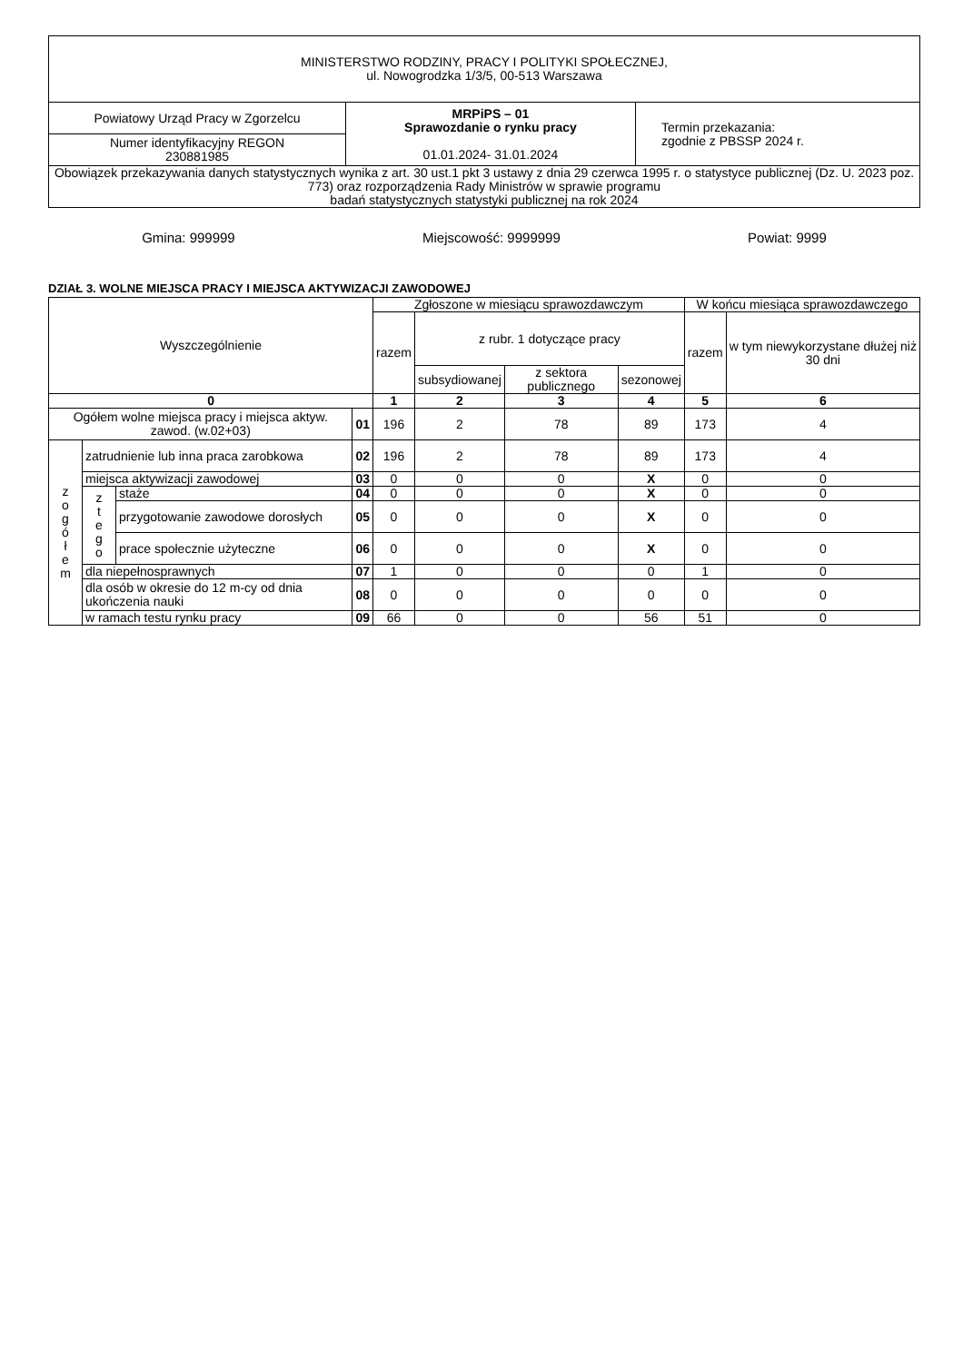| MINISTERSTWO RODZINY, PRACY I POLITYKI SPOŁECZNEJ, ul. Nowogrodzka 1/3/5, 00-513 Warszawa | | |
| Powiatowy Urząd Pracy w Zgorzelcu | MRPiPS – 01 Sprawozdanie o rynku pracy 01.01.2024- 31.01.2024 | Termin przekazania: zgodnie z PBSSP 2024 r. |
| Numer identyfikacyjny REGON 230881985 | | |
| Obowiązek przekazywania danych statystycznych wynika z art. 30 ust.1 pkt 3 ustawy z dnia 29 czerwca 1995 r. o statystyce publicznej (Dz. U. 2023 poz. 773) oraz rozporządzenia Rady Ministrów w sprawie programu badań statystycznych statystyki publicznej na rok 2024 | | |
Gmina: 999999 Miejscowość: 9999999 Powiat: 9999
DZIAŁ 3. WOLNE MIEJSCA PRACY I MIEJSCA AKTYWIZACJI ZAWODOWEJ
| Wyszczególnienie | | | | Zgłoszone w miesiącu sprawozdawczym | | | | W końcu miesiąca sprawozdawczego | |
| --- | --- | --- | --- | --- | --- | --- | --- | --- | --- |
| | | | | razem | z rubr. 1 dotyczące pracy | | | razem | w tym niewykorzystane dłużej niż 30 dni |
| | | | | | subsydiowanej | z sektora publicznego | sezonowej | | |
| 0 | | | | 1 | 2 | 3 | 4 | 5 | 6 |
| Ogółem wolne miejsca pracy i miejsca aktyw. zawod. (w.02+03) | | | 01 | 196 | 2 | 78 | 89 | 173 | 4 |
| z o g ó ł e m | zatrudnienie lub inna praca zarobkowa | | 02 | 196 | 2 | 78 | 89 | 173 | 4 |
| | miejsca aktywizacji zawodowej | | 03 | 0 | 0 | 0 | X | 0 | 0 |
| | z t e g o | staże | 04 | 0 | 0 | 0 | X | 0 | 0 |
| | | przygotowanie zawodowe dorosłych | 05 | 0 | 0 | 0 | X | 0 | 0 |
| | | prace społecznie użyteczne | 06 | 0 | 0 | 0 | X | 0 | 0 |
| | dla niepełnosprawnych | | 07 | 1 | 0 | 0 | 0 | 1 | 0 |
| | dla osób w okresie do 12 m-cy od dnia ukończenia nauki | | 08 | 0 | 0 | 0 | 0 | 0 | 0 |
| | w ramach testu rynku pracy | | 09 | 66 | 0 | 0 | 56 | 51 | 0 |